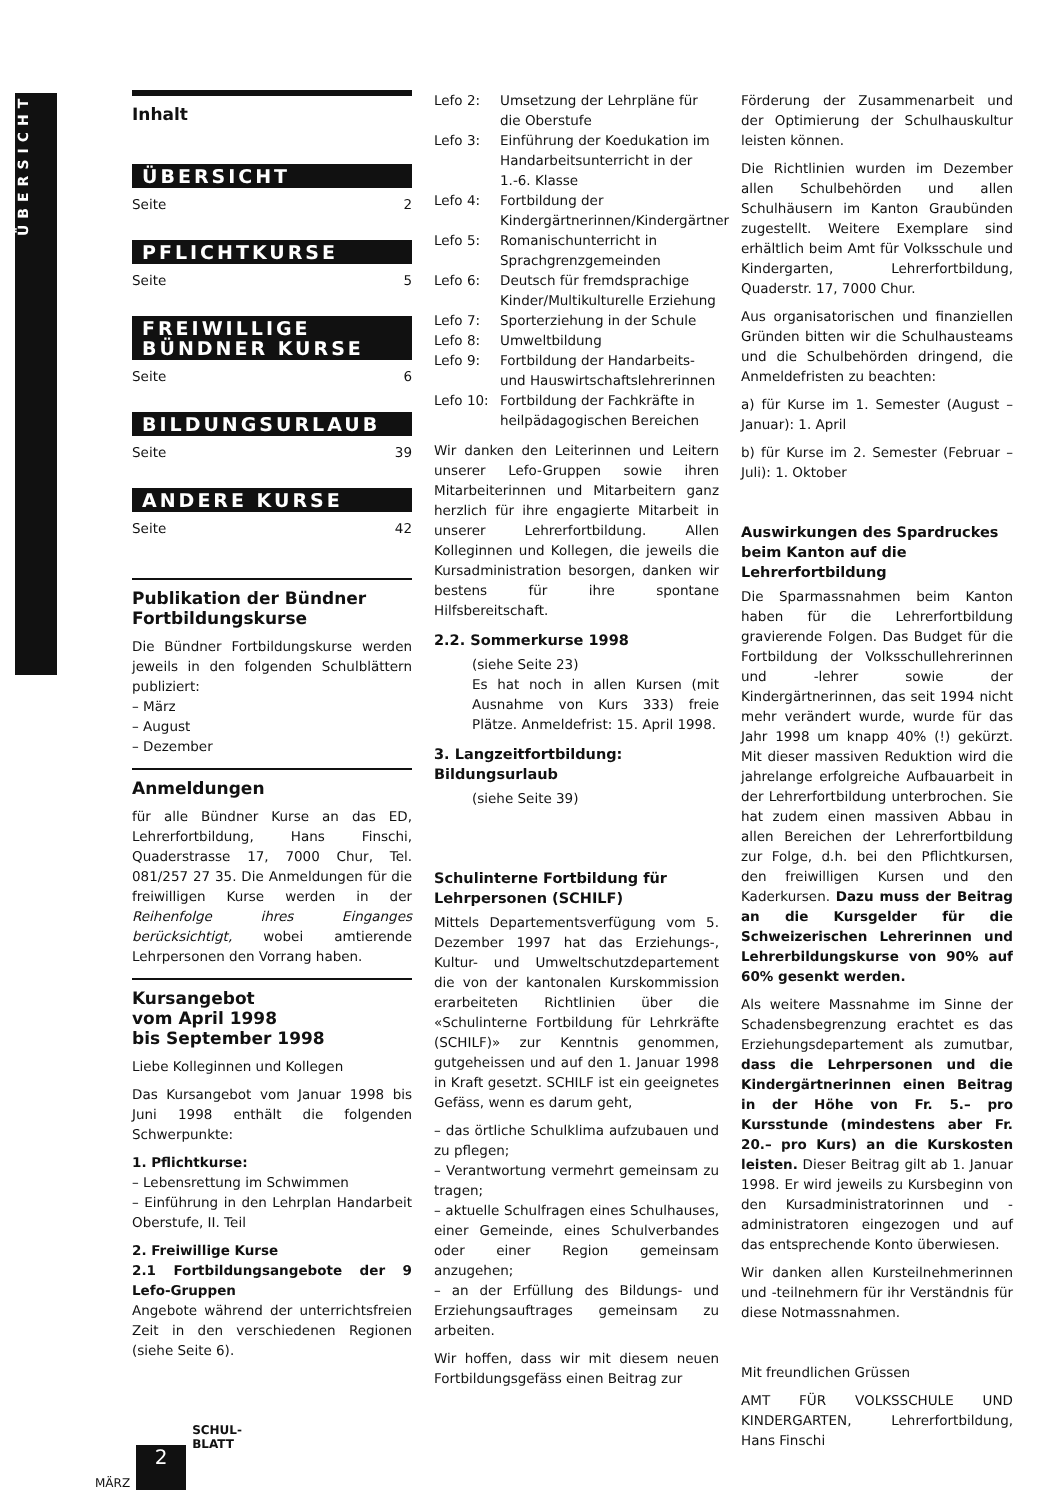ÜBERSICHT
Inhalt
ÜBERSICHT
Seite 2
PFLICHTKURSE
Seite 5
FREIWILLIGE
BÜNDNER KURSE
Seite 6
BILDUNGSURLAUB
Seite 39
ANDERE KURSE
Seite 42
Publikation der Bündner Fortbildungskurse
Die Bündner Fortbildungskurse werden jeweils in den folgenden Schulblättern publiziert:
– März
– August
– Dezember
Anmeldungen
für alle Bündner Kurse an das ED, Lehrerfortbildung, Hans Finschi, Quaderstrasse 17, 7000 Chur, Tel. 081/257 27 35. Die Anmeldungen für die freiwilligen Kurse werden in der Reihenfolge ihres Einganges berücksichtigt, wobei amtierende Lehrpersonen den Vorrang haben.
Kursangebot
vom April 1998
bis September 1998
Liebe Kolleginnen und Kollegen
Das Kursangebot vom Januar 1998 bis Juni 1998 enthält die folgenden Schwerpunkte:
1. Pflichtkurse:
– Lebensrettung im Schwimmen
– Einführung in den Lehrplan Handarbeit Oberstufe, II. Teil
2. Freiwillige Kurse
2.1 Fortbildungsangebote der 9 Lefo-Gruppen
Angebote während der unterrichtsfreien Zeit in den verschiedenen Regionen (siehe Seite 6).
Lefo 2: Umsetzung der Lehrpläne für die Oberstufe
Lefo 3: Einführung der Koedukation im Handarbeitsunterricht in der 1.-6. Klasse
Lefo 4: Fortbildung der Kindergärtnerinnen/Kindergärtner
Lefo 5: Romanischunterricht in Sprachgrenzgemeinden
Lefo 6: Deutsch für fremdsprachige Kinder/Multikulturelle Erziehung
Lefo 7: Sporterziehung in der Schule
Lefo 8: Umweltbildung
Lefo 9: Fortbildung der Handarbeits- und Hauswirtschaftslehrerinnen
Lefo 10: Fortbildung der Fachkräfte in heilpädagogischen Bereichen
Wir danken den Leiterinnen und Leitern unserer Lefo-Gruppen sowie ihren Mitarbeiterinnen und Mitarbeitern ganz herzlich für ihre engagierte Mitarbeit in unserer Lehrerfortbildung. Allen Kolleginnen und Kollegen, die jeweils die Kursadministration besorgen, danken wir bestens für ihre spontane Hilfsbereitschaft.
2.2. Sommerkurse 1998
(siehe Seite 23)
Es hat noch in allen Kursen (mit Ausnahme von Kurs 333) freie Plätze. Anmeldefrist: 15. April 1998.
3. Langzeitfortbildung: Bildungsurlaub
(siehe Seite 39)
Schulinterne Fortbildung für Lehrpersonen (SCHILF)
Mittels Departementsverfügung vom 5. Dezember 1997 hat das Erziehungs-, Kultur- und Umweltschutzdepartement die von der kantonalen Kurskommission erarbeiteten Richtlinien über die «Schulinterne Fortbildung für Lehrkräfte (SCHILF)» zur Kenntnis genommen, gutgeheissen und auf den 1. Januar 1998 in Kraft gesetzt. SCHILF ist ein geeignetes Gefäss, wenn es darum geht,
– das örtliche Schulklima aufzubauen und zu pflegen;
– Verantwortung vermehrt gemeinsam zu tragen;
– aktuelle Schulfragen eines Schulhauses, einer Gemeinde, eines Schulverbandes oder einer Region gemeinsam anzugehen;
– an der Erfüllung des Bildungs- und Erziehungsauftrages gemeinsam zu arbeiten.
Wir hoffen, dass wir mit diesem neuen Fortbildungsgefäss einen Beitrag zur
Förderung der Zusammenarbeit und der Optimierung der Schulhauskultur leisten können.
Die Richtlinien wurden im Dezember allen Schulbehörden und allen Schulhäusern im Kanton Graubünden zugestellt. Weitere Exemplare sind erhältlich beim Amt für Volksschule und Kindergarten, Lehrerfortbildung, Quaderstr. 17, 7000 Chur.
Aus organisatorischen und finanziellen Gründen bitten wir die Schulhausteams und die Schulbehörden dringend, die Anmeldefristen zu beachten:
a) für Kurse im 1. Semester (August – Januar): 1. April
b) für Kurse im 2. Semester (Februar – Juli): 1. Oktober
Auswirkungen des Spardruckes beim Kanton auf die Lehrerfortbildung
Die Sparmassnahmen beim Kanton haben für die Lehrerfortbildung gravierende Folgen. Das Budget für die Fortbildung der Volksschullehrerinnen und -lehrer sowie der Kindergärtnerinnen, das seit 1994 nicht mehr verändert wurde, wurde für das Jahr 1998 um knapp 40% (!) gekürzt. Mit dieser massiven Reduktion wird die jahrelange erfolgreiche Aufbauarbeit in der Lehrerfortbildung unterbrochen. Sie hat zudem einen massiven Abbau in allen Bereichen der Lehrerfortbildung zur Folge, d.h. bei den Pflichtkursen, den freiwilligen Kursen und den Kaderkursen. Dazu muss der Beitrag an die Kursgelder für die Schweizerischen Lehrerinnen und Lehrerbildungskurse von 90% auf 60% gesenkt werden.
Als weitere Massnahme im Sinne der Schadensbegrenzung erachtet es das Erziehungsdepartement als zumutbar, dass die Lehrpersonen und die Kindergärtnerinnen einen Beitrag in der Höhe von Fr. 5.– pro Kursstunde (mindestens aber Fr. 20.– pro Kurs) an die Kurskosten leisten. Dieser Beitrag gilt ab 1. Januar 1998. Er wird jeweils zu Kursbeginn von den Kursadministratorinnen und -administratoren eingezogen und auf das entsprechende Konto überwiesen.
Wir danken allen Kursteilnehmerinnen und -teilnehmern für ihr Verständnis für diese Notmassnahmen.
Mit freundlichen Grüssen
AMT FÜR VOLKSSCHULE UND KINDERGARTEN, Lehrerfortbildung, Hans Finschi
MÄRZ
2
SCHUL-
BLATT